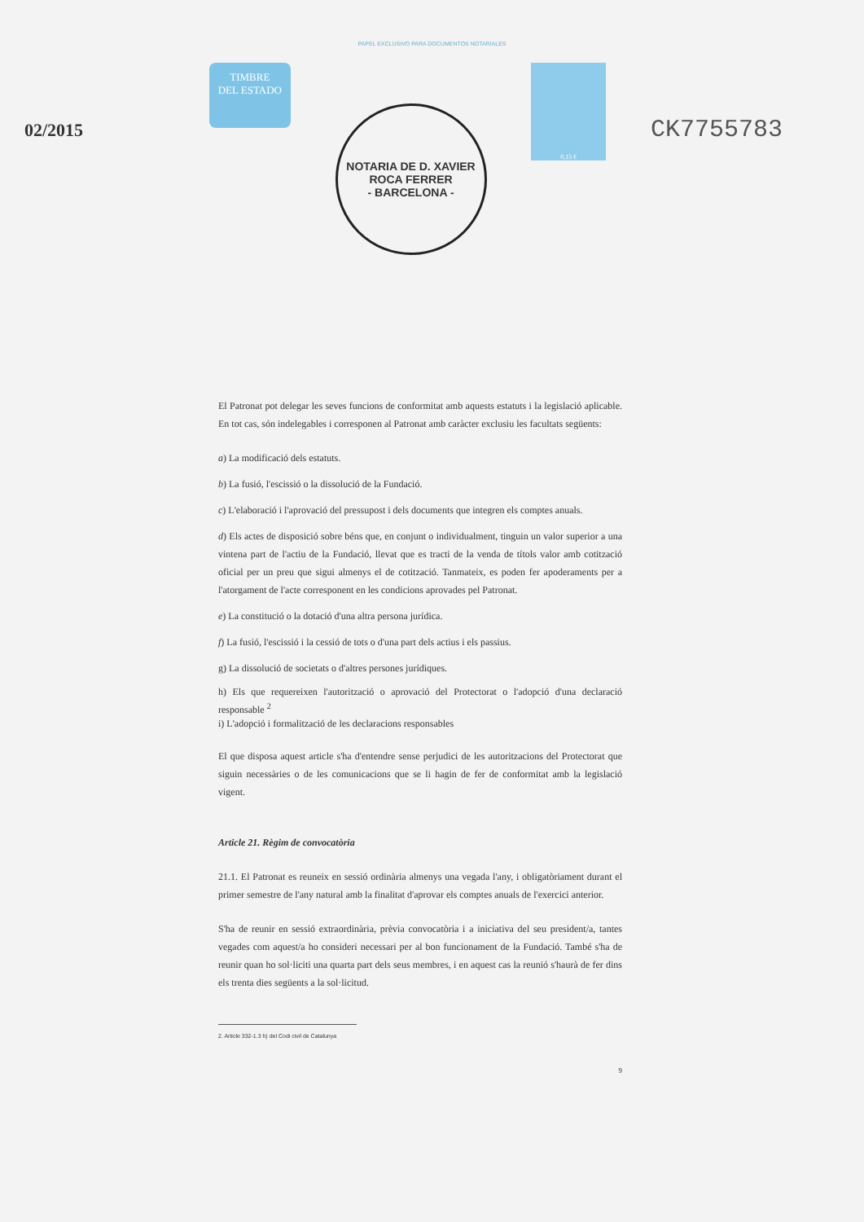PAPEL EXCLUSIVO PARA DOCUMENTOS NOTARIALES
02/2015
TIMBRE
DEL ESTADO
NOTARIA DE D. XAVIER ROCA FERRER
- BARCELONA -
0,15 €
CK7755783
El Patronat pot delegar les seves funcions de conformitat amb aquests estatuts i la legislació aplicable. En tot cas, són indelegables i corresponen al Patronat amb caràcter exclusiu les facultats següents:
a) La modificació dels estatuts.
b) La fusió, l'escissió o la dissolució de la Fundació.
c) L'elaboració i l'aprovació del pressupost i dels documents que integren els comptes anuals.
d) Els actes de disposició sobre béns que, en conjunt o individualment, tinguin un valor superior a una vintena part de l'actiu de la Fundació, llevat que es tracti de la venda de títols valor amb cotització oficial per un preu que sigui almenys el de cotització. Tanmateix, es poden fer apoderaments per a l'atorgament de l'acte corresponent en les condicions aprovades pel Patronat.
e) La constitució o la dotació d'una altra persona jurídica.
f) La fusió, l'escissió i la cessió de tots o d'una part dels actius i els passius.
g) La dissolució de societats o d'altres persones jurídiques.
h) Els que requereixen l'autorització o aprovació del Protectorat o l'adopció d'una declaració responsable <sup>2</sup>
i) L'adopció i formalització de les declaracions responsables
El que disposa aquest article s'ha d'entendre sense perjudici de les autoritzacions del Protectorat que siguin necessàries o de les comunicacions que se li hagin de fer de conformitat amb la legislació vigent.
Article 21. Règim de convocatòria
21.1. El Patronat es reuneix en sessió ordinària almenys una vegada l'any, i obligatòriament durant el primer semestre de l'any natural amb la finalitat d'aprovar els comptes anuals de l'exercici anterior.
S'ha de reunir en sessió extraordinària, prèvia convocatòria i a iniciativa del seu president/a, tantes vegades com aquest/a ho consideri necessari per al bon funcionament de la Fundació. També s'ha de reunir quan ho sol·liciti una quarta part dels seus membres, i en aquest cas la reunió s'haurà de fer dins els trenta dies següents a la sol·licitud.
2. Article 332-1.3 h) del Codi civil de Catalunya
9